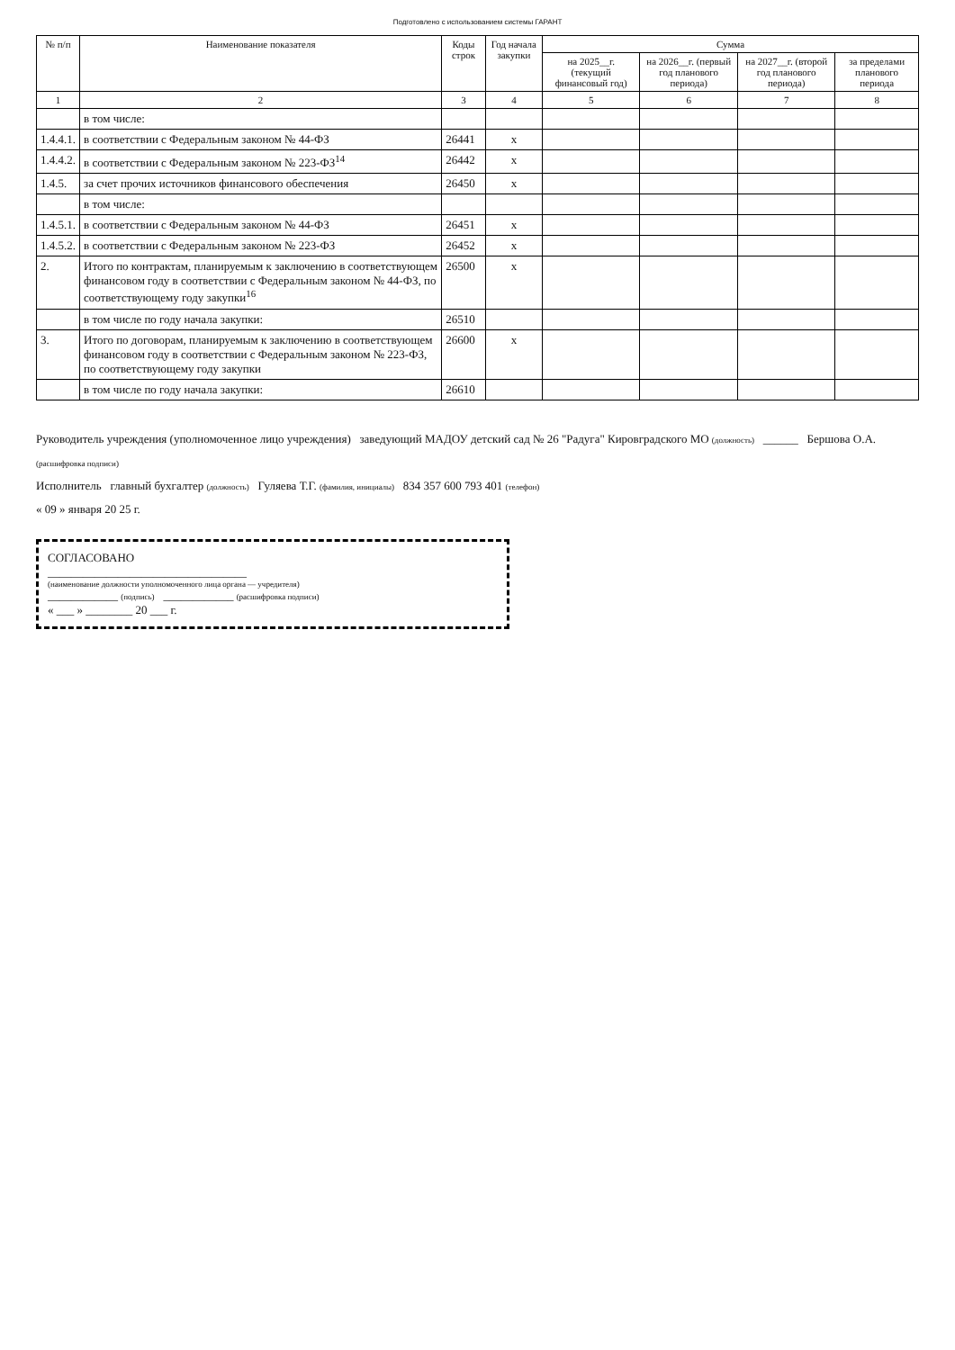Подготовлено с использованием системы ГАРАНТ
| № п/п | Наименование показателя | Коды строк | Год начала закупки | Сумма | | | |
| --- | --- | --- | --- | --- | --- | --- | --- |
| | | | | на 2025__г. (текущий финансовый год) | на 2026__г. (первый год планового периода) | на 2027__г. (второй год планового периода) | за пределами планового периода |
| 1 | 2 | 3 | 4 | 5 | 6 | 7 | 8 |
| | в том числе: | | | | | | |
| 1.4.4.1. | в соответствии с Федеральным законом № 44-ФЗ | 26441 | x | | | | |
| 1.4.4.2. | в соответствии с Федеральным законом № 223-ФЗ<sup>14</sup> | 26442 | x | | | | |
| 1.4.5. | за счет прочих источников финансового обеспечения | 26450 | x | | | | |
| | в том числе: | | | | | | |
| 1.4.5.1. | в соответствии с Федеральным законом № 44-ФЗ | 26451 | x | | | | |
| 1.4.5.2. | в соответствии с Федеральным законом № 223-ФЗ | 26452 | x | | | | |
| 2. | Итого по контрактам, планируемым к заключению в соответствующем финансовом году в соответствии с Федеральным законом № 44-ФЗ, по соответствующему году закупки<sup>16</sup> | 26500 | x | | | | |
| | в том числе по году начала закупки: | 26510 | | | | | |
| 3. | Итого по договорам, планируемым к заключению в соответствующем финансовом году в соответствии с Федеральным законом № 223-ФЗ, по соответствующему году закупки | 26600 | x | | | | |
| | в том числе по году начала закупки: | 26610 | | | | | |
Руководитель учреждения (уполномоченное лицо учреждения) заведующий МАДОУ детский сад № 26 "Радуга" Кировградского МО (должность) ______ Бершова О.А. (расшифровка подписи)
Исполнитель главный бухгалтер (должность) Гуляева Т.Г. (фамилия, инициалы) 834 357 600 793 401 (телефон)
« 09 » января 20 25 г.
СОГЛАСОВАНО
__________________________________
(наименование должности уполномоченного лица органа — учредителя)
____________ (подпись) ____________ (расшифровка подписи)
« ___ » ________ 20 ___ г.